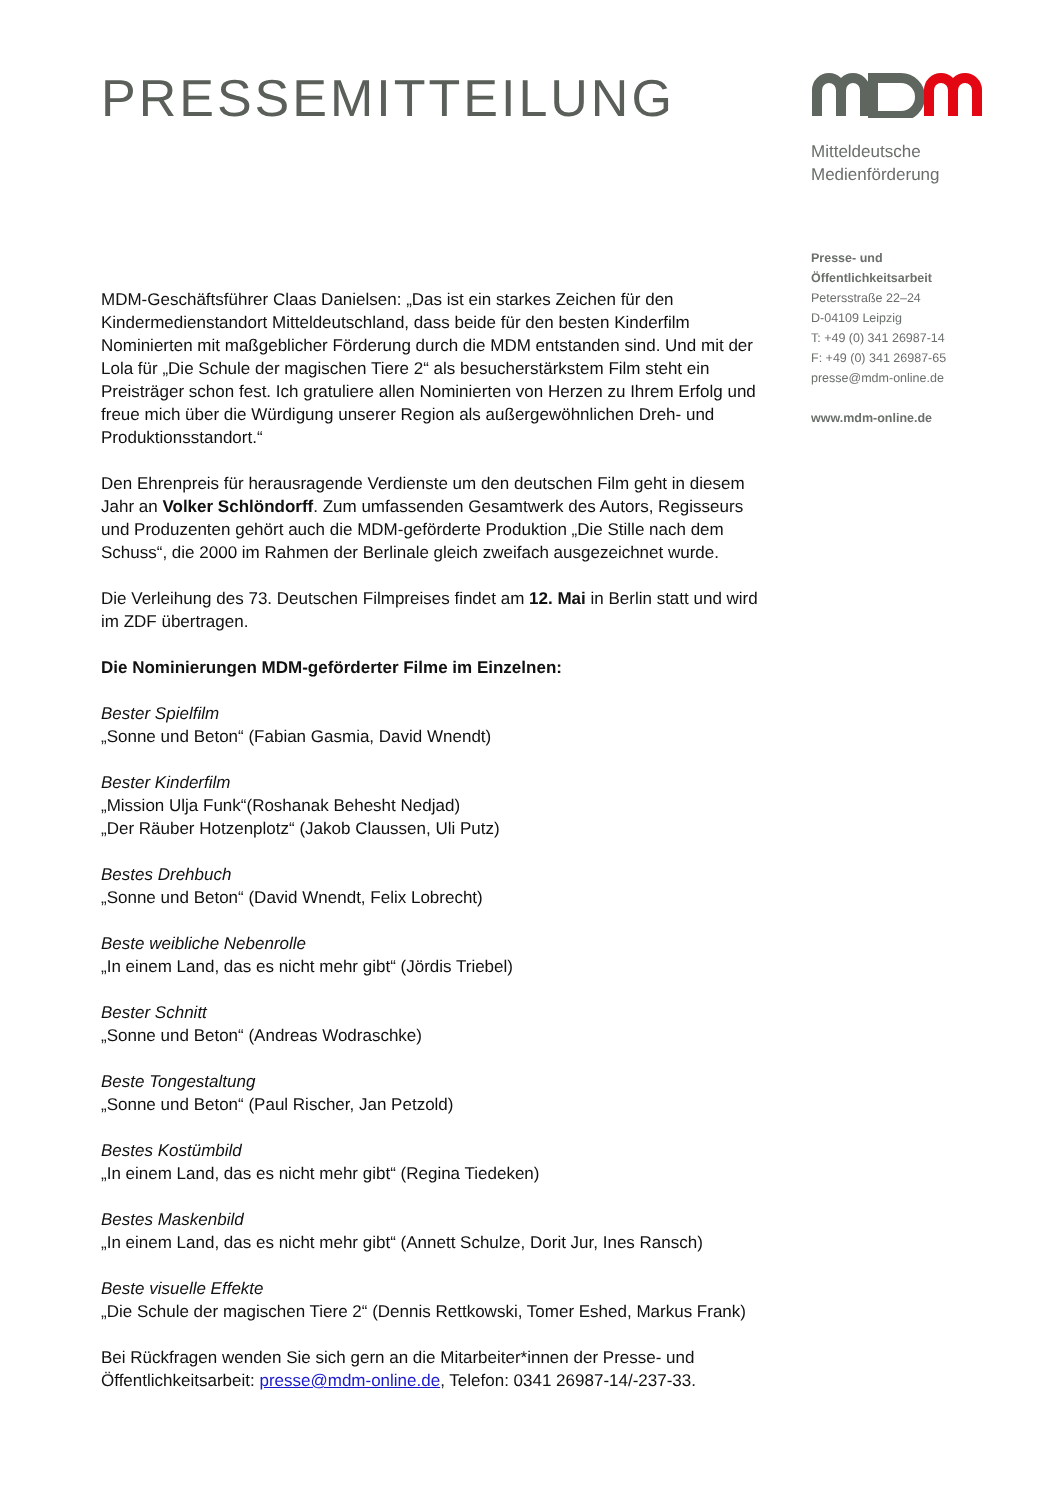PRESSEMITTEILUNG
MDM-Geschäftsführer Claas Danielsen: „Das ist ein starkes Zeichen für den Kindermedienstandort Mitteldeutschland, dass beide für den besten Kinderfilm Nominierten mit maßgeblicher Förderung durch die MDM entstanden sind. Und mit der Lola für „Die Schule der magischen Tiere 2“ als besucherstärkstem Film steht ein Preisträger schon fest. Ich gratuliere allen Nominierten von Herzen zu Ihrem Erfolg und freue mich über die Würdigung unserer Region als außergewöhnlichen Dreh- und Produktionsstandort.“
Den Ehrenpreis für herausragende Verdienste um den deutschen Film geht in diesem Jahr an Volker Schlöndorff. Zum umfassenden Gesamtwerk des Autors, Regisseurs und Produzenten gehört auch die MDM-geförderte Produktion „Die Stille nach dem Schuss“, die 2000 im Rahmen der Berlinale gleich zweifach ausgezeichnet wurde.
Die Verleihung des 73. Deutschen Filmpreises findet am 12. Mai in Berlin statt und wird im ZDF übertragen.
Die Nominierungen MDM-geförderter Filme im Einzelnen:
Bester Spielfilm
„Sonne und Beton“ (Fabian Gasmia, David Wnendt)
Bester Kinderfilm
„Mission Ulja Funk“(Roshanak Behesht Nedjad)
„Der Räuber Hotzenplotz“ (Jakob Claussen, Uli Putz)
Bestes Drehbuch
„Sonne und Beton“ (David Wnendt, Felix Lobrecht)
Beste weibliche Nebenrolle
„In einem Land, das es nicht mehr gibt“ (Jördis Triebel)
Bester Schnitt
„Sonne und Beton“ (Andreas Wodraschke)
Beste Tongestaltung
„Sonne und Beton“ (Paul Rischer, Jan Petzold)
Bestes Kostümbild
„In einem Land, das es nicht mehr gibt“ (Regina Tiedeken)
Bestes Maskenbild
„In einem Land, das es nicht mehr gibt“ (Annett Schulze, Dorit Jur, Ines Ransch)
Beste visuelle Effekte
„Die Schule der magischen Tiere 2“ (Dennis Rettkowski, Tomer Eshed, Markus Frank)
Bei Rückfragen wenden Sie sich gern an die Mitarbeiter*innen der Presse- und Öffentlichkeitsarbeit: presse@mdm-online.de, Telefon: 0341 26987-14/-237-33.
Mitteldeutsche
Medienförderung
Presse- und
Öffentlichkeitsarbeit
Petersstraße 22–24
D-04109 Leipzig
T: +49 (0) 341 26987-14
F: +49 (0) 341 26987-65
presse@mdm-online.de
www.mdm-online.de